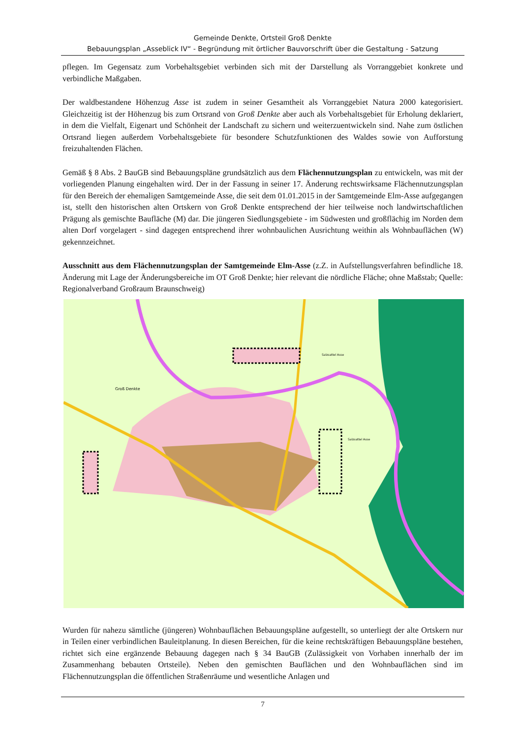Gemeinde Denkte, Ortsteil Groß Denkte
Bebauungsplan „Asseblick IV“ - Begründung mit örtlicher Bauvorschrift über die Gestaltung - Satzung
pflegen. Im Gegensatz zum Vorbehaltsgebiet verbinden sich mit der Darstellung als Vorranggebiet konkrete und verbindliche Maßgaben.
Der waldbestandene Höhenzug Asse ist zudem in seiner Gesamtheit als Vorranggebiet Natura 2000 kategorisiert. Gleichzeitig ist der Höhenzug bis zum Ortsrand von Groß Denkte aber auch als Vorbehaltsgebiet für Erholung deklariert, in dem die Vielfalt, Eigenart und Schönheit der Landschaft zu sichern und weiterzuentwickeln sind. Nahe zum östlichen Ortsrand liegen außerdem Vorbehaltsgebiete für besondere Schutzfunktionen des Waldes sowie von Aufforstung freizuhaltenden Flächen.
Gemäß § 8 Abs. 2 BauGB sind Bebauungspläne grundsätzlich aus dem Flächennutzungsplan zu entwickeln, was mit der vorliegenden Planung eingehalten wird. Der in der Fassung in seiner 17. Änderung rechtswirksame Flächennutzungsplan für den Bereich der ehemaligen Samtgemeinde Asse, die seit dem 01.01.2015 in der Samtgemeinde Elm-Asse aufgegangen ist, stellt den historischen alten Ortskern von Groß Denkte entsprechend der hier teilweise noch landwirtschaftlichen Prägung als gemischte Baufläche (M) dar. Die jüngeren Siedlungsgebiete - im Südwesten und großflächig im Norden dem alten Dorf vorgelagert - sind dagegen entsprechend ihrer wohnbaulichen Ausrichtung weithin als Wohnbauflächen (W) gekennzeichnet.
Ausschnitt aus dem Flächennutzungsplan der Samtgemeinde Elm-Asse (z.Z. in Aufstellungsverfahren befindliche 18. Änderung mit Lage der Änderungsbereiche im OT Groß Denkte; hier relevant die nördliche Fläche; ohne Maßstab; Quelle: Regionalverband Großraum Braunschweig)
Groß Denkte
Salzsattel Asse
Salzsattel Asse
Wurden für nahezu sämtliche (jüngeren) Wohnbauflächen Bebauungspläne aufgestellt, so unterliegt der alte Ortskern nur in Teilen einer verbindlichen Bauleitplanung. In diesen Bereichen, für die keine rechtskräftigen Bebauungspläne bestehen, richtet sich eine ergänzende Bebauung dagegen nach § 34 BauGB (Zulässigkeit von Vorhaben innerhalb der im Zusammenhang bebauten Ortsteile). Neben den gemischten Bauflächen und den Wohnbauflächen sind im Flächennutzungsplan die öffentlichen Straßenräume und wesentliche Anlagen und
7